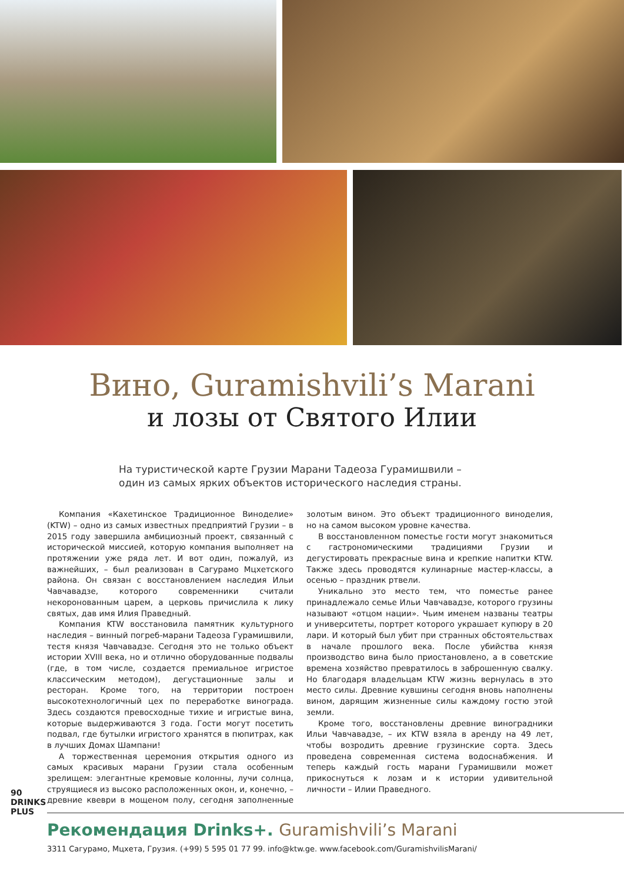Вино, Guramishvili’s Marani
и лозы от Святого Илии
На туристической карте Грузии Марани Тадеоза Гурамишвили –
один из самых ярких объектов исторического наследия страны.
Компания «Кахетинское Традиционное Виноделие» (KTW) – одно из самых известных предприятий Грузии – в 2015 году завершила амбициозный проект, связанный с исторической миссией, которую компания выполняет на протяжении уже ряда лет. И вот один, пожалуй, из важнейших, – был реализован в Сагурамо Мцхетского района. Он связан с восстановлением наследия Ильи Чавчавадзе, которого современники считали некоронованным царем, а церковь причислила к лику святых, дав имя Илия Праведный.
Компания KTW восстановила памятник культурного наследия – винный погреб-марани Тадеоза Гурамишвили, тестя князя Чавчавадзе. Сегодня это не только объект истории XVIII века, но и отлично оборудованные подвалы (где, в том числе, создается премиальное игристое классическим методом), дегустационные залы и ресторан. Кроме того, на территории построен высокотехнологичный цех по переработке винограда. Здесь создаются превосходные тихие и игристые вина, которые выдерживаются 3 года. Гости могут посетить подвал, где бутылки игристого хранятся в пюпитрах, как в лучших Домах Шампани!
А торжественная церемония открытия одного из самых красивых марани Грузии стала особенным зрелищем: элегантные кремовые колонны, лучи солнца, струящиеся из высоко расположенных окон, и, конечно, – древние квеври в мощеном полу, сегодня заполненные золотым вином. Это объект традиционного виноделия, но на самом высоком уровне качества.
В восстановленном поместье гости могут знакомиться с гастрономическими традициями Грузии и дегустировать прекрасные вина и крепкие напитки KTW. Также здесь проводятся кулинарные мастер-классы, а осенью – праздник ртвели.
Уникально это место тем, что поместье ранее принадлежало семье Ильи Чавчавадзе, которого грузины называют «отцом нации». Чьим именем названы театры и университеты, портрет которого украшает купюру в 20 лари. И который был убит при странных обстоятельствах в начале прошлого века. После убийства князя производство вина было приостановлено, а в советские времена хозяйство превратилось в заброшенную свалку. Но благодаря владельцам KTW жизнь вернулась в это место силы. Древние кувшины сегодня вновь наполнены вином, дарящим жизненные силы каждому гостю этой земли.
Кроме того, восстановлены древние виноградники Ильи Чавчавадзе, – их KTW взяла в аренду на 49 лет, чтобы возродить древние грузинские сорта. Здесь проведена современная система водоснабжения. И теперь каждый гость марани Гурамишвили может прикоснуться к лозам и к истории удивительной личности – Илии Праведного.
90
DRINKS PLUS
Рекомендация Drinks+. Guramishvili’s Marani
3311 Сагурамо, Мцхета, Грузия. (+99) 5 595 01 77 99. info@ktw.ge. www.facebook.com/GuramishvilisMarani/